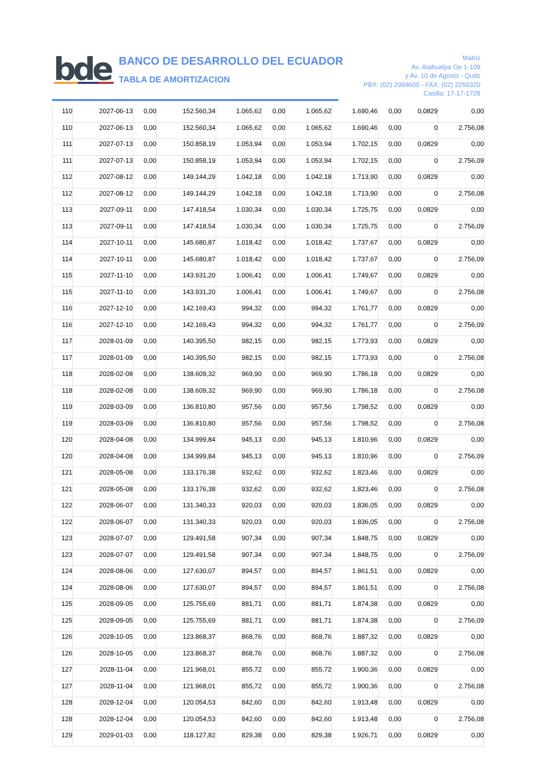bde
BANCO DE DESARROLLO DEL ECUADOR
TABLA DE AMORTIZACION
Matriz
Av. Atahualpa Oe 1-109
y Av. 10 de Agosto - Quito
PBX: (02) 2999600 - FAX: (02) 2250320
Casilla: 17-17-1728
| 110 | 2027-06-13 | 0,00 | 152.560,34 | 1.065,62 | 0,00 | 1.065,62 | 1.690,46 | 0,00 | 0,0829 | 0,00 |
| 110 | 2027-06-13 | 0,00 | 152.560,34 | 1.065,62 | 0,00 | 1.065,62 | 1.690,46 | 0,00 | 0 | 2.756,08 |
| 111 | 2027-07-13 | 0,00 | 150.858,19 | 1.053,94 | 0,00 | 1.053,94 | 1.702,15 | 0,00 | 0,0829 | 0,00 |
| 111 | 2027-07-13 | 0,00 | 150.858,19 | 1.053,94 | 0,00 | 1.053,94 | 1.702,15 | 0,00 | 0 | 2.756,09 |
| 112 | 2027-08-12 | 0,00 | 149.144,29 | 1.042,18 | 0,00 | 1.042,18 | 1.713,90 | 0,00 | 0,0829 | 0,00 |
| 112 | 2027-08-12 | 0,00 | 149.144,29 | 1.042,18 | 0,00 | 1.042,18 | 1.713,90 | 0,00 | 0 | 2.756,08 |
| 113 | 2027-09-11 | 0,00 | 147.418,54 | 1.030,34 | 0,00 | 1.030,34 | 1.725,75 | 0,00 | 0,0829 | 0,00 |
| 113 | 2027-09-11 | 0,00 | 147.418,54 | 1.030,34 | 0,00 | 1.030,34 | 1.725,75 | 0,00 | 0 | 2.756,09 |
| 114 | 2027-10-11 | 0,00 | 145.680,87 | 1.018,42 | 0,00 | 1.018,42 | 1.737,67 | 0,00 | 0,0829 | 0,00 |
| 114 | 2027-10-11 | 0,00 | 145.680,87 | 1.018,42 | 0,00 | 1.018,42 | 1.737,67 | 0,00 | 0 | 2.756,09 |
| 115 | 2027-11-10 | 0,00 | 143.931,20 | 1.006,41 | 0,00 | 1.006,41 | 1.749,67 | 0,00 | 0,0829 | 0,00 |
| 115 | 2027-11-10 | 0,00 | 143.931,20 | 1.006,41 | 0,00 | 1.006,41 | 1.749,67 | 0,00 | 0 | 2.756,08 |
| 116 | 2027-12-10 | 0,00 | 142.169,43 | 994,32 | 0,00 | 994,32 | 1.761,77 | 0,00 | 0,0829 | 0,00 |
| 116 | 2027-12-10 | 0,00 | 142.169,43 | 994,32 | 0,00 | 994,32 | 1.761,77 | 0,00 | 0 | 2.756,09 |
| 117 | 2028-01-09 | 0,00 | 140.395,50 | 982,15 | 0,00 | 982,15 | 1.773,93 | 0,00 | 0,0829 | 0,00 |
| 117 | 2028-01-09 | 0,00 | 140.395,50 | 982,15 | 0,00 | 982,15 | 1.773,93 | 0,00 | 0 | 2.756,08 |
| 118 | 2028-02-08 | 0,00 | 138.609,32 | 969,90 | 0,00 | 969,90 | 1.786,18 | 0,00 | 0,0829 | 0,00 |
| 118 | 2028-02-08 | 0,00 | 138.609,32 | 969,90 | 0,00 | 969,90 | 1.786,18 | 0,00 | 0 | 2.756,08 |
| 119 | 2028-03-09 | 0,00 | 136.810,80 | 957,56 | 0,00 | 957,56 | 1.798,52 | 0,00 | 0,0829 | 0,00 |
| 119 | 2028-03-09 | 0,00 | 136.810,80 | 957,56 | 0,00 | 957,56 | 1.798,52 | 0,00 | 0 | 2.756,08 |
| 120 | 2028-04-08 | 0,00 | 134.999,84 | 945,13 | 0,00 | 945,13 | 1.810,96 | 0,00 | 0,0829 | 0,00 |
| 120 | 2028-04-08 | 0,00 | 134.999,84 | 945,13 | 0,00 | 945,13 | 1.810,96 | 0,00 | 0 | 2.756,09 |
| 121 | 2028-05-08 | 0,00 | 133.176,38 | 932,62 | 0,00 | 932,62 | 1.823,46 | 0,00 | 0,0829 | 0,00 |
| 121 | 2028-05-08 | 0,00 | 133.176,38 | 932,62 | 0,00 | 932,62 | 1.823,46 | 0,00 | 0 | 2.756,08 |
| 122 | 2028-06-07 | 0,00 | 131.340,33 | 920,03 | 0,00 | 920,03 | 1.836,05 | 0,00 | 0,0829 | 0,00 |
| 122 | 2028-06-07 | 0,00 | 131.340,33 | 920,03 | 0,00 | 920,03 | 1.836,05 | 0,00 | 0 | 2.756,08 |
| 123 | 2028-07-07 | 0,00 | 129.491,58 | 907,34 | 0,00 | 907,34 | 1.848,75 | 0,00 | 0,0829 | 0,00 |
| 123 | 2028-07-07 | 0,00 | 129.491,58 | 907,34 | 0,00 | 907,34 | 1.848,75 | 0,00 | 0 | 2.756,09 |
| 124 | 2028-08-06 | 0,00 | 127.630,07 | 894,57 | 0,00 | 894,57 | 1.861,51 | 0,00 | 0,0829 | 0,00 |
| 124 | 2028-08-06 | 0,00 | 127.630,07 | 894,57 | 0,00 | 894,57 | 1.861,51 | 0,00 | 0 | 2.756,08 |
| 125 | 2028-09-05 | 0,00 | 125.755,69 | 881,71 | 0,00 | 881,71 | 1.874,38 | 0,00 | 0,0829 | 0,00 |
| 125 | 2028-09-05 | 0,00 | 125.755,69 | 881,71 | 0,00 | 881,71 | 1.874,38 | 0,00 | 0 | 2.756,09 |
| 126 | 2028-10-05 | 0,00 | 123.868,37 | 868,76 | 0,00 | 868,76 | 1.887,32 | 0,00 | 0,0829 | 0,00 |
| 126 | 2028-10-05 | 0,00 | 123.868,37 | 868,76 | 0,00 | 868,76 | 1.887,32 | 0,00 | 0 | 2.756,08 |
| 127 | 2028-11-04 | 0,00 | 121.968,01 | 855,72 | 0,00 | 855,72 | 1.900,36 | 0,00 | 0,0829 | 0,00 |
| 127 | 2028-11-04 | 0,00 | 121.968,01 | 855,72 | 0,00 | 855,72 | 1.900,36 | 0,00 | 0 | 2.756,08 |
| 128 | 2028-12-04 | 0,00 | 120.054,53 | 842,60 | 0,00 | 842,60 | 1.913,48 | 0,00 | 0,0829 | 0,00 |
| 128 | 2028-12-04 | 0,00 | 120.054,53 | 842,60 | 0,00 | 842,60 | 1.913,48 | 0,00 | 0 | 2.756,08 |
| 129 | 2029-01-03 | 0,00 | 118.127,82 | 829,38 | 0,00 | 829,38 | 1.926,71 | 0,00 | 0,0829 | 0,00 |